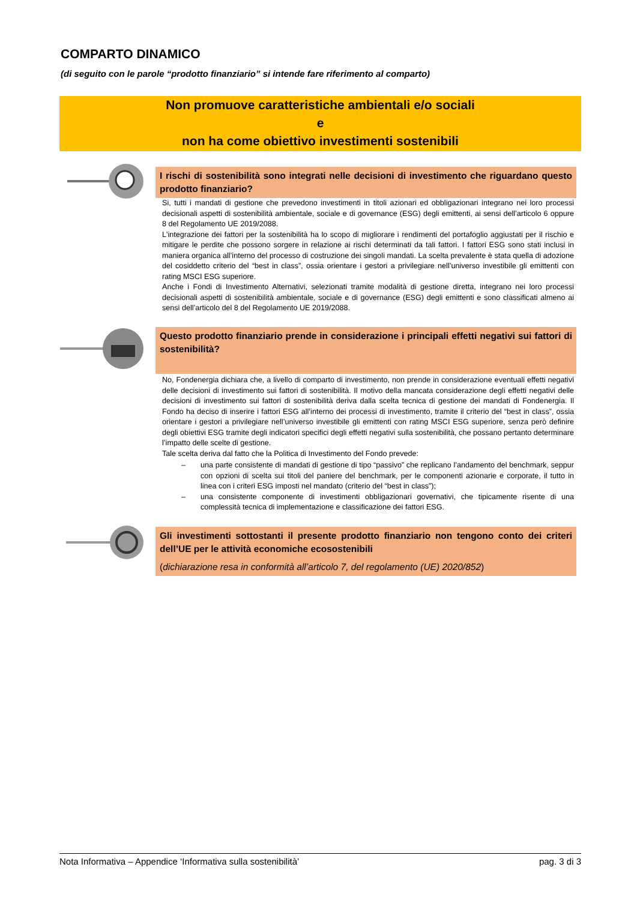COMPARTO DINAMICO
(di seguito con le parole “prodotto finanziario” si intende fare riferimento al comparto)
Non promuove caratteristiche ambientali e/o sociali
e
non ha come obiettivo investimenti sostenibili
I rischi di sostenibilità sono integrati nelle decisioni di investimento che riguardano questo prodotto finanziario?
Si, tutti i mandati di gestione che prevedono investimenti in titoli azionari ed obbligazionari integrano nei loro processi decisionali aspetti di sostenibilità ambientale, sociale e di governance (ESG) degli emittenti, ai sensi dell’articolo 6 oppure 8 del Regolamento UE 2019/2088.
L'integrazione dei fattori per la sostenibilità ha lo scopo di migliorare i rendimenti del portafoglio aggiustati per il rischio e mitigare le perdite che possono sorgere in relazione ai rischi determinati da tali fattori. I fattori ESG sono stati inclusi in maniera organica all’interno del processo di costruzione dei singoli mandati. La scelta prevalente è stata quella di adozione del cosiddetto criterio del “best in class”, ossia orientare i gestori a privilegiare nell’universo investibile gli emittenti con rating MSCI ESG superiore.
Anche i Fondi di Investimento Alternativi, selezionati tramite modalità di gestione diretta, integrano nei loro processi decisionali aspetti di sostenibilità ambientale, sociale e di governance (ESG) degli emittenti e sono classificati almeno ai sensi dell’articolo del 8 del Regolamento UE 2019/2088.
Questo prodotto finanziario prende in considerazione i principali effetti negativi sui fattori di sostenibilità?
No, Fondenergia dichiara che, a livello di comparto di investimento, non prende in considerazione eventuali effetti negativi delle decisioni di investimento sui fattori di sostenibilità. Il motivo della mancata considerazione degli effetti negativi delle decisioni di investimento sui fattori di sostenibilità deriva dalla scelta tecnica di gestione dei mandati di Fondenergia. Il Fondo ha deciso di inserire i fattori ESG all’interno dei processi di investimento, tramite il criterio del “best in class”, ossia orientare i gestori a privilegiare nell’universo investibile gli emittenti con rating MSCI ESG superiore, senza però definire degli obiettivi ESG tramite degli indicatori specifici degli effetti negativi sulla sostenibilità, che possano pertanto determinare l’impatto delle scelte di gestione.
Tale scelta deriva dal fatto che la Politica di Investimento del Fondo prevede:
– una parte consistente di mandati di gestione di tipo “passivo” che replicano l’andamento del benchmark, seppur con opzioni di scelta sui titoli del paniere del benchmark, per le componenti azionarie e corporate, il tutto in linea con i criteri ESG imposti nel mandato (criterio del “best in class”);
– una consistente componente di investimenti obbligazionari governativi, che tipicamente risente di una complessità tecnica di implementazione e classificazione dei fattori ESG.
Gli investimenti sottostanti il presente prodotto finanziario non tengono conto dei criteri dell’UE per le attività economiche ecosostenibili
(dichiarazione resa in conformità all’articolo 7, del regolamento (UE) 2020/852)
Nota Informativa – Appendice ‘Informativa sulla sostenibilità’ pag. 3 di 3